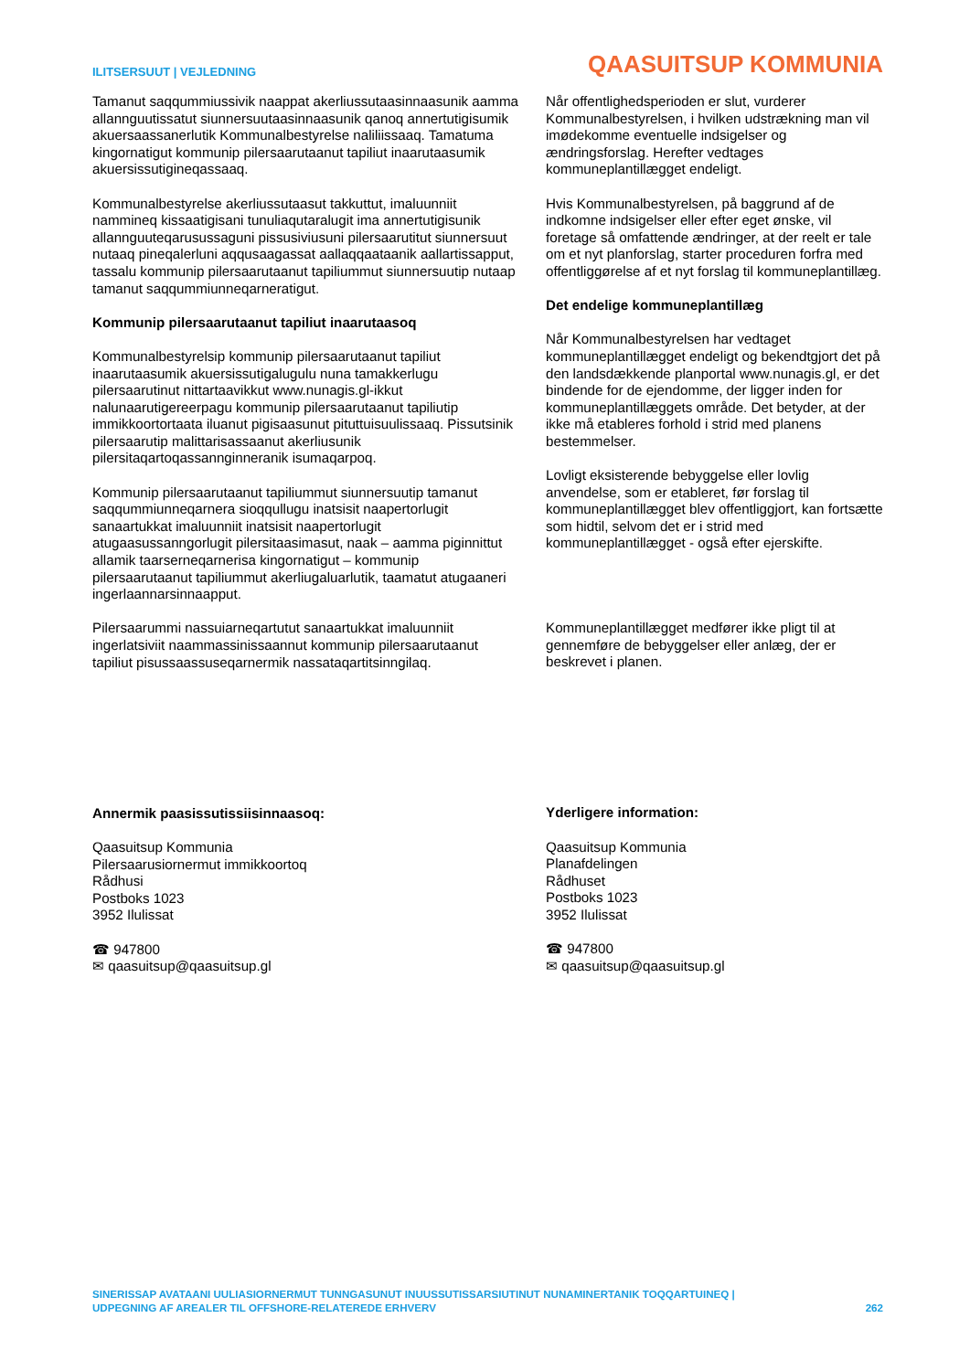ILITSERSUUT | VEJLEDNING
QAASUITSUP KOMMUNIA
Tamanut saqqummiussivik naappat akerliussutaasinnaasunik aamma allannguutissatut siunnersuutaasinnaasunik qanoq annertutigisumik akuersaassanerlutik Kommunalbestyrelse naliliissaaq. Tamatuma kingornatigut kommunip pilersaarutaanut tapiliut inaarutaasumik akuersissutigineqassaaq.
Kommunalbestyrelse akerliussutaasut takkuttut, imaluunniit nammineq kissaatigisani tunuliaqutaralugit ima annertutigisunik allannguuteqarusussaguni pissusiviusuni pilersaarutitut siunnersuut nutaaq pineqalerluni aqqusaagassat aallaqqaataanik aallartissapput, tassalu kommunip pilersaarutaanut tapiliummut siunnersuutip nutaap tamanut saqqummiunneqarneratigut.
Kommunip pilersaarutaanut tapiliut inaarutaasoq
Kommunalbestyrelsip kommunip pilersaarutaanut tapiliut inaarutaasumik akuersissutigalugulu nuna tamakkerlugu pilersaarutinut nittartaavikkut www.nunagis.gl-ikkut nalunaarutigereerpagu kommunip pilersaarutaanut tapiliutip immikkoortortaata iluanut pigisaasunut pituttuisuulissaaq. Pissutsinik pilersaarutip malittarisassaanut akerliusunik pilersitaqartoqassannginneranik isumaqarpoq.
Kommunip pilersaarutaanut tapiliummut siunnersuutip tamanut saqqummiunneqarnera sioqqullugu inatsisit naapertorlugit sanaartukkat imaluunniit inatsisit naapertorlugit atugaasussanngorlugit pilersitaasimasut, naak – aamma piginnittut allamik taarserneqarnerisa kingornatigut – kommunip pilersaarutaanut tapiliummut akerliugaluarlutik, taamatut atugaaneri ingerlaannarsinnaapput.
Pilersaarummi nassuiarneqartutut sanaartukkat imaluunniit ingerlatsiviit naammassinissaannut kommunip pilersaarutaanut tapiliut pisussaassuseqarnermik nassataqartitsinngilaq.
Annermik paasissutissiisinnaasoq:
Qaasuitsup Kommunia
Pilersaarusiornermut immikkoortoq
Rådhusi
Postboks 1023
3952 Ilulissat
☎ 947800
✉ qaasuitsup@qaasuitsup.gl
Når offentlighedsperioden er slut, vurderer Kommunalbestyrelsen, i hvilken udstrækning man vil imødekomme eventuelle indsigelser og ændringsforslag. Herefter vedtages kommuneplantillægget endeligt.
Hvis Kommunalbestyrelsen, på baggrund af de indkomne indsigelser eller efter eget ønske, vil foretage så omfattende ændringer, at der reelt er tale om et nyt planforslag, starter proceduren forfra med offentliggørelse af et nyt forslag til kommuneplantillæg.
Det endelige kommuneplantillæg
Når Kommunalbestyrelsen har vedtaget kommuneplantillægget endeligt og bekendtgjort det på den landsdækkende planportal www.nunagis.gl, er det bindende for de ejendomme, der ligger inden for kommuneplantillæggets område. Det betyder, at der ikke må etableres forhold i strid med planens bestemmelser.
Lovligt eksisterende bebyggelse eller lovlig anvendelse, som er etableret, før forslag til kommuneplantillægget blev offentliggjort, kan fortsætte som hidtil, selvom det er i strid med kommuneplantillægget - også efter ejerskifte.
Kommuneplantillægget medfører ikke pligt til at gennemføre de bebyggelser eller anlæg, der er beskrevet i planen.
Yderligere information:
Qaasuitsup Kommunia
Planafdelingen
Rådhuset
Postboks 1023
3952 Ilulissat
☎ 947800
✉ qaasuitsup@qaasuitsup.gl
SINERISSAP AVATAANI UULIASIORNERMUT TUNNGASUNUT INUUSSUTISSARSIUTINUT NUNAMINERTANIK TOQQARTUINEQ |
UDPEGNING AF AREALER TIL OFFSHORE-RELATEREDE ERHVERV
262